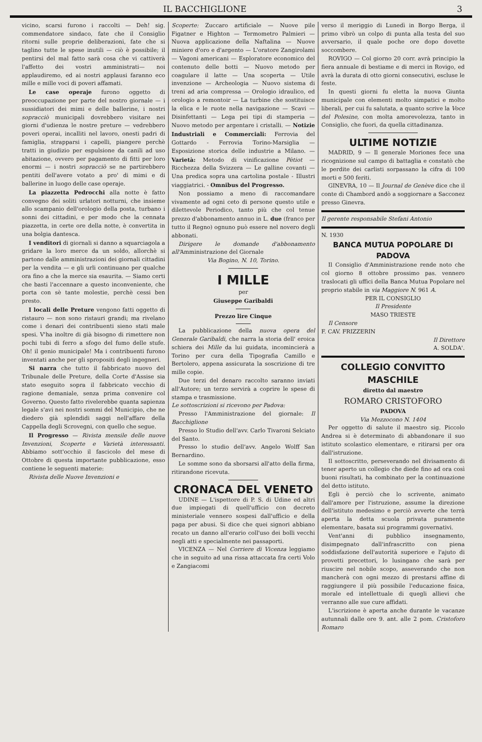IL BACCHIGLIONE 3
vicino, scarsi furono i raccolti — Deh! sig. commendatore sindaco, fate che il Consiglio ritorni sulle proprie deliberazioni, fate che si taglino tutte le spese inutili — ciò è possibile; il pentirsi del mal fatto sarà cosa che vi cattiverà l'affetto dei vostri amministrati— noi applaudiremo, ed ai nostri applausi faranno eco mille e mille voci di poveri affamati.
Le case operaje furono oggetto di preoccupazione per parte del nostro giornale — i sussidiatori dei mimi e delle ballerine, i nostri sopracciò municipali dovrebbero visitare nei giorni d'udienza le nostre preture — vedrebbero poveri operai, incalliti nel lavoro, onesti padri di famiglia, strapparsi i capelli, piangere perchè tratti in giudizio per espulsione da canili ad uso abitazione, ovvero per pagamento di fitti per loro enormi — i nostri sopracciò se ne partirebbero pentiti dell'avere votato a pro' di mimi e di ballerine in luogo delle case operaje.
La piazzetta Pedrocchi alla notte è fatto convegno dei soliti urlatori notturni, che insieme allo scampanio dell'orologio della posta, turbano i sonni dei cittadini, e per modo che la cennata piazzetta, in certe ore della notte, è convertita in una bolgia dantesca.
I venditori di giornali si danno a squarciagola a gridare la loro merce da un soldo, allorchè si partono dalle amministrazioni dei giornali cittadini per la vendita — e gli urli continuano per qualche ora fino a che la merce sia esaurita. — Siamo certi che basti l'accennare a questo inconveniente, che porta con sè tante molestie, perchè cessi ben presto.
I locali delle Preture vengono fatti oggetto di ristauro — non sono ristauri grandi; ma rivelano come i denari dei contribuenti sieno stati male spesi. V'ha inoltre di già bisogno di rimettere non pochi tubi di ferro a sfogo del fumo delle stufe. Oh! il genio municipale! Ma i contribuenti furono inventati anche per gli spropositi degli ingegneri.
Si narra che tutto il fabbricato nuovo del Tribunale delle Preture, della Corte d'Assise sia stato eseguito sopra il fabbricato vecchio di ragione demaniale, senza prima convenire col Governo. Questo fatto rivelerebbe quanta sapienza legale s'avi nei nostri sommi del Municipio, che ne diedero già splendidi saggi nell'affare della Cappella degli Scrovegni, con quello che segue.
Il Progresso — Rivista mensile delle nuove Invenzioni, Scoperte e Varietà interessanti. Abbiamo sott'occhio il fascicolo del mese di Ottobre di questa importante pubblicazione, esso contiene le seguenti materie:
Rivista delle Nuove Invenzioni e
Scoperte: Zuccaro artificiale — Nuove pile Figatner e Highton — Termometro Palmieri — Nuova applicazione della Naftalina — Nuove miniere d'oro e d'argento — L'oratore Zangirolami — Vagoni americani — Esploratore economico del contenuto delle botti — Nuovo metodo per coagulare il latte — Una scoperta — Utile invenzione — Archeologia — Nuovo sistema di treni ad aria compressa — Orologio idraulico, ed orologio a remontoir — La turbine che sostituisce la elica e le ruote nella navigazione — Scavi — Disinfettanti — Lega pei tipi di stamperia — Nuovo metodo per argentare i cristalli. — Notizie Industriali e Commerciali: Ferrovia del Gottardo - Ferrovia Torino-Marsiglia — Esposizione storica delle industrie a Milano. — Varietà: Metodo di vinificazione Pètiot — Ricchezza della Svizzera — Le galline covanti — Una predica sopra una cartolina postale - Illustri viaggiatrici. - Omnibus del Progresso.
Non possiamo a meno di raccomandare vivamente ad ogni ceto di persone questo utile e dilettevole Periodico, tanto più che col tenue prezzo d'abbonamento annuo in L. due (franco per tutto il Regno) ognuno può essere nel novero degli abbonati.
Dirigere le domande d'abbonamento all'Amministrazione del Giornale
Via Bogino, N. 10, Torino.
I MILLE
per
Giuseppe Garibaldi
Prezzo lire Cinque
La pubblicazione della nuova opera del Generale Garibaldi, che narra la storia dell' eroica schiera dei Mille da lui guidata, incomincierà a Torino per cura della Tipografia Camillo e Bertolero, appena assicurata la soscrizione di tre mille copie.
Due terzi del denaro raccolto saranno inviati all'Autore; un terzo servirà a coprire le spese di stampa e trasmissione.
Le sottoscrizioni si ricevono per Padova:
Presso l'Amministrazione del giornale: Il Bacchiglione
Presso lo Studio dell'avv. Carlo Tivaroni Selciato del Santo.
Presso lo studio dell'avv. Angelo Wolff San Bernardino.
Le somme sono da sborsarsi all'atto della firma, ritirandone ricevuta.
CRONACA DEL VENETO
UDINE — L'ispettore di P. S. di Udine ed altri due impiegati di quell'ufficio con decreto ministeriale vennero sospesi dall'ufficio e della paga per abusi. Si dice che quei signori abbiano recato un danno all'erario coll'uso dei bolli vecchi negli atti e specialmente nei passaporti.
VICENZA — Nel Corriere di Vicenza leggiamo che in seguito ad una rissa attaccata fra certi Volo e Zangiacomi
verso il meriggio di Lunedì in Borgo Berga, il primo vibrò un colpo di punta alla testa del suo avversario, il quale poche ore dopo dovette soccombere.
ROVIGO — Col giorno 20 corr. avrà principio la fiera annuale di bestiame e di merci in Rovigo, ed avrà la durata di otto giorni consecutivi, escluse le feste.
In questi giorni fu eletta la nuova Giunta municipale con elementi molto simpatici e molto liberali, per cui fu salutata, a quanto scrive la Voce del Polesine, con molta amorevolezza, tanto in Consiglio, che fuori, da quella cittadinanza.
ULTIME NOTIZIE
MADRID, 9 — Il generale Moriones fece una ricognizione sul campo di battaglia e constatò che le perdite dei carlisti sorpassano la cifra di 100 morti e 500 feriti.
GINEVRA, 10 — Il Journal de Genève dice che il conte di Chambord andò a soggiornare a Sacconez presso Ginevra.
Il gerente responsabile Stefani Antonio
N. 1930
BANCA MUTUA POPOLARE DI PADOVA
Il Consiglio d'Amministrazione rende noto che col giorno 8 ottobre prossimo pas. vennero traslocati gli uffici della Banca Mutua Popolare nel proprio stabile in via Maggiore N. 961 A.
PER IL CONSIGLIO
Il Presidente
MASO TRIESTE
Il Censore
F. CAV. FRIZZERIN
Il Direttore
A. SOLDA'.
COLLEGIO CONVITTO MASCHILE
diretto dal maestro
ROMARO CRISTOFORO
PADOVA
Via Mezzocono N. 1404
Per oggetto di salute il maestro sig. Piccolo Andrea si è determinato di abbandonare il suo istituto scolastico elementare, e ritirarsi per ora dall'istruzione.
Il sottoscritto, perseverando nel divisamento di tener aperto un collegio che diede fino ad ora così buoni risultati, ha combinato per la continuazione del detto istituto.
Egli è perciò che lo scrivente, animato dall'amore per l'istruzione, assume la direzione dell'istituto medesimo e perciò avverte che terrà aperta la detta scuola privata puramente elementare, basata sui programmi governativi.
Vent'anni di pubblico insegnamento, disimpegnato dall'infrascritto con piena soddisfazione dell'autorità superiore e l'ajuto di provetti precettori, lo lusingano che sarà per riuscire nel nobile scopo, asseverando che non mancherà con ogni mezzo di prestarsi affine di raggiungere il più possibile l'educazione fisica, morale ed intellettuale di quegli allievi che verranno alle sue cure affidati.
L'iscrizione è aperta anche durante le vacanze autunnali dalle ore 9. ant. alle 2 pom. Cristoforo Romaro